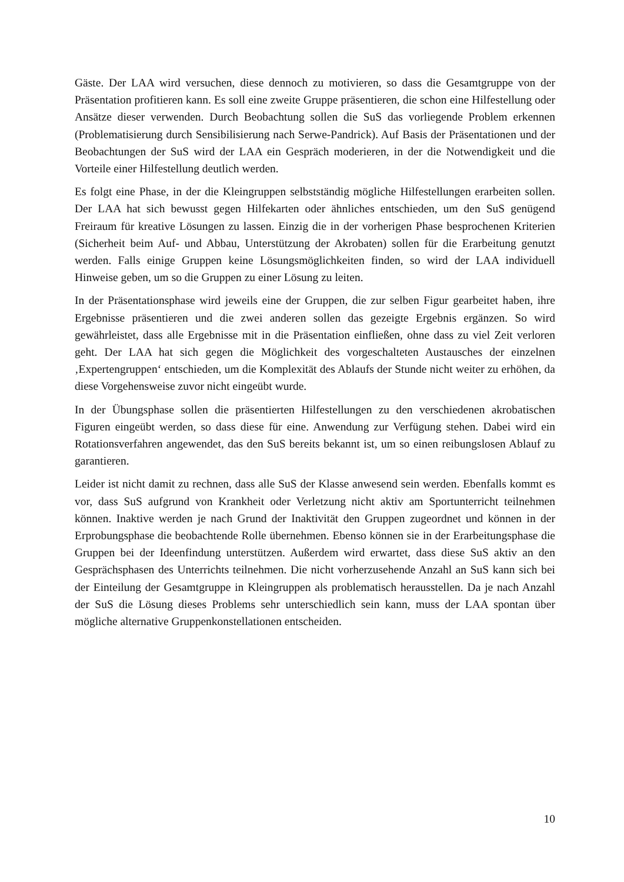Gäste. Der LAA wird versuchen, diese dennoch zu motivieren, so dass die Gesamtgruppe von der Präsentation profitieren kann. Es soll eine zweite Gruppe präsentieren, die schon eine Hil­festellung oder Ansätze dieser verwenden. Durch Beobachtung sollen die SuS das vorliegende Problem erkennen (Problematisierung durch Sensibilisierung nach Serwe-Pandrick). Auf Ba­sis der Präsentationen und der Beobachtungen der SuS wird der LAA ein Gespräch moderie­ren, in der die Notwendigkeit und die Vorteile einer Hilfestellung deutlich werden.
Es folgt eine Phase, in der die Kleingruppen selbstständig mögliche Hilfestellungen erarbeiten sollen. Der LAA hat sich bewusst gegen Hilfekarten oder ähnliches entschieden, um den SuS genügend Freiraum für kreative Lösungen zu lassen. Einzig die in der vorherigen Phase be­sprochenen Kriterien (Sicherheit beim Auf- und Abbau, Unterstützung der Akrobaten) sollen für die Erarbeitung genutzt werden. Falls einige Gruppen keine Lösungsmöglichkeiten finden, so wird der LAA individuell Hinweise geben, um so die Gruppen zu einer Lösung zu leiten.
In der Präsentationsphase wird jeweils eine der Gruppen, die zur selben Figur gearbeitet ha­ben, ihre Ergebnisse präsentieren und die zwei anderen sollen das gezeigte Ergebnis ergänzen. So wird gewährleistet, dass alle Ergebnisse mit in die Präsentation einfließen, ohne dass zu viel Zeit verloren geht. Der LAA hat sich gegen die Möglichkeit des vorgeschalteten Austau­sches der einzelnen ‚Expertengruppen‘ entschieden, um die Komplexität des Ablaufs der Stunde nicht weiter zu erhöhen, da diese Vorgehensweise zuvor nicht eingeübt wurde.
In der Übungsphase sollen die präsentierten Hilfestellungen zu den verschiedenen akrobati­schen Figuren eingeübt werden, so dass diese für eine. Anwendung zur Verfügung stehen. Dabei wird ein Rotationsverfahren angewendet, das den SuS bereits bekannt ist, um so einen reibungslosen Ablauf zu garantieren.
Leider ist nicht damit zu rechnen, dass alle SuS der Klasse anwesend sein werden. Ebenfalls kommt es vor, dass SuS aufgrund von Krankheit oder Verletzung nicht aktiv am Sportunter­richt teilnehmen können. Inaktive werden je nach Grund der Inaktivität den Gruppen zuge­ordnet und können in der Erprobungsphase die beobachtende Rolle übernehmen. Ebenso kön­nen sie in der Erarbeitungsphase die Gruppen bei der Ideenfindung unterstützen. Außerdem wird erwartet, dass diese SuS aktiv an den Gesprächsphasen des Unterrichts teilnehmen. Die nicht vorherzusehende Anzahl an SuS kann sich bei der Einteilung der Gesamtgruppe in Kleingruppen als problematisch herausstellen. Da je nach Anzahl der SuS die Lösung dieses Problems sehr unterschiedlich sein kann, muss der LAA spontan über mögliche alternative Gruppenkonstellationen entscheiden.
10